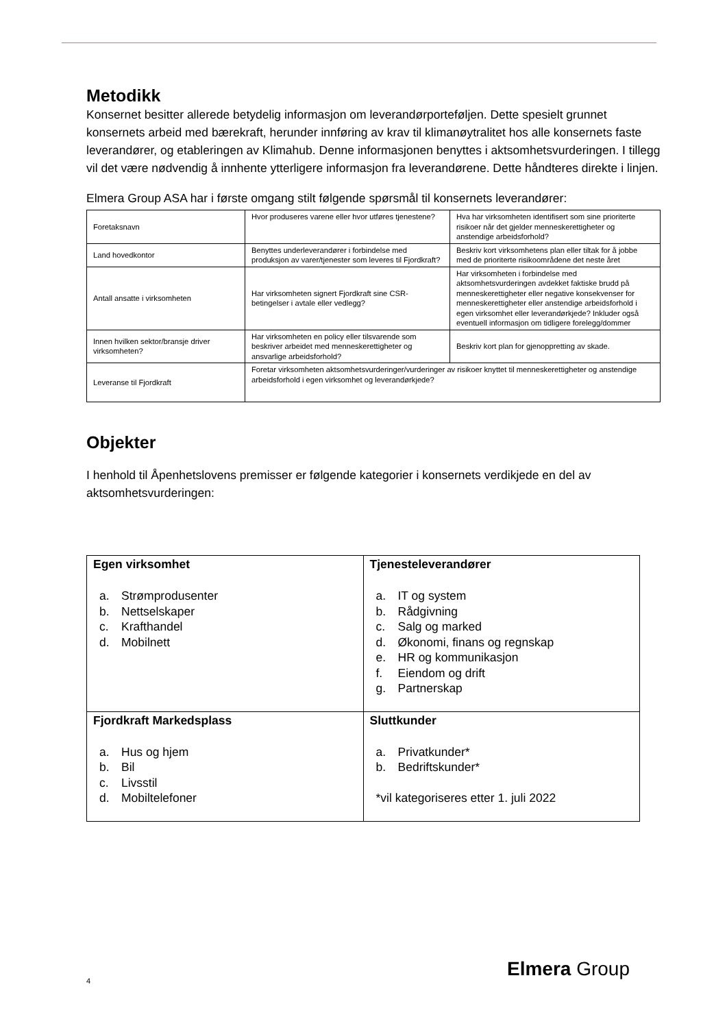Metodikk
Konsernet besitter allerede betydelig informasjon om leverandørporteføljen. Dette spesielt grunnet konsernets arbeid med bærekraft, herunder innføring av krav til klimanøytralitet hos alle konsernets faste leverandører, og etableringen av Klimahub. Denne informasjonen benyttes i aktsomhetsvurderingen. I tillegg vil det være nødvendig å innhente ytterligere informasjon fra leverandørene. Dette håndteres direkte i linjen.
Elmera Group ASA har i første omgang stilt følgende spørsmål til konsernets leverandører:
| Foretaksnavn | Hvor produseres varene eller hvor utføres tjenestene? | Hva har virksomheten identifisert som sine prioriterte risikoer når det gjelder menneskerettigheter og anstendige arbeidsforhold? |
| Land hovedkontor | Benyttes underleverandører i forbindelse med produksjon av varer/tjenester som leveres til Fjordkraft? | Beskriv kort virksomhetens plan eller tiltak for å jobbe med de prioriterte risikoområdene det neste året |
| Antall ansatte i virksomheten | Har virksomheten signert Fjordkraft sine CSR-betingelser i avtale eller vedlegg? | Har virksomheten i forbindelse med aktsomhetsvurderingen avdekket faktiske brudd på menneskerettigheter eller negative konsekvenser for menneskerettigheter eller anstendige arbeidsforhold i egen virksomhet eller leverandørkjede? Inkluder også eventuell informasjon om tidligere forelegg/dommer |
| Innen hvilken sektor/bransje driver virksomheten? | Har virksomheten en policy eller tilsvarende som beskriver arbeidet med menneskerettigheter og ansvarlige arbeidsforhold? | Beskriv kort plan for gjenoppretting av skade. |
| Leveranse til Fjordkraft | Foretar virksomheten aktsomhetsvurderinger/vurderinger av risikoer knyttet til menneskerettigheter og anstendige arbeidsforhold i egen virksomhet og leverandørkjede? | |
Objekter
I henhold til Åpenhetslovens premisser er følgende kategorier i konsernets verdikjede en del av aktsomhetsvurderingen:
| Egen virksomhet a. Strømprodusenter b. Nettselskaper c. Krafthandel d. Mobilnett | Tjenesteleverandører a. IT og system b. Rådgivning c. Salg og marked d. Økonomi, finans og regnskap e. HR og kommunikasjon f. Eiendom og drift g. Partnerskap |
| Fjordkraft Markedsplass a. Hus og hjem b. Bil c. Livsstil d. Mobiltelefoner | Sluttkunder a. Privatkunder* b. Bedriftskunder* *vil kategoriseres etter 1. juli 2022 |
4
Elmera Group